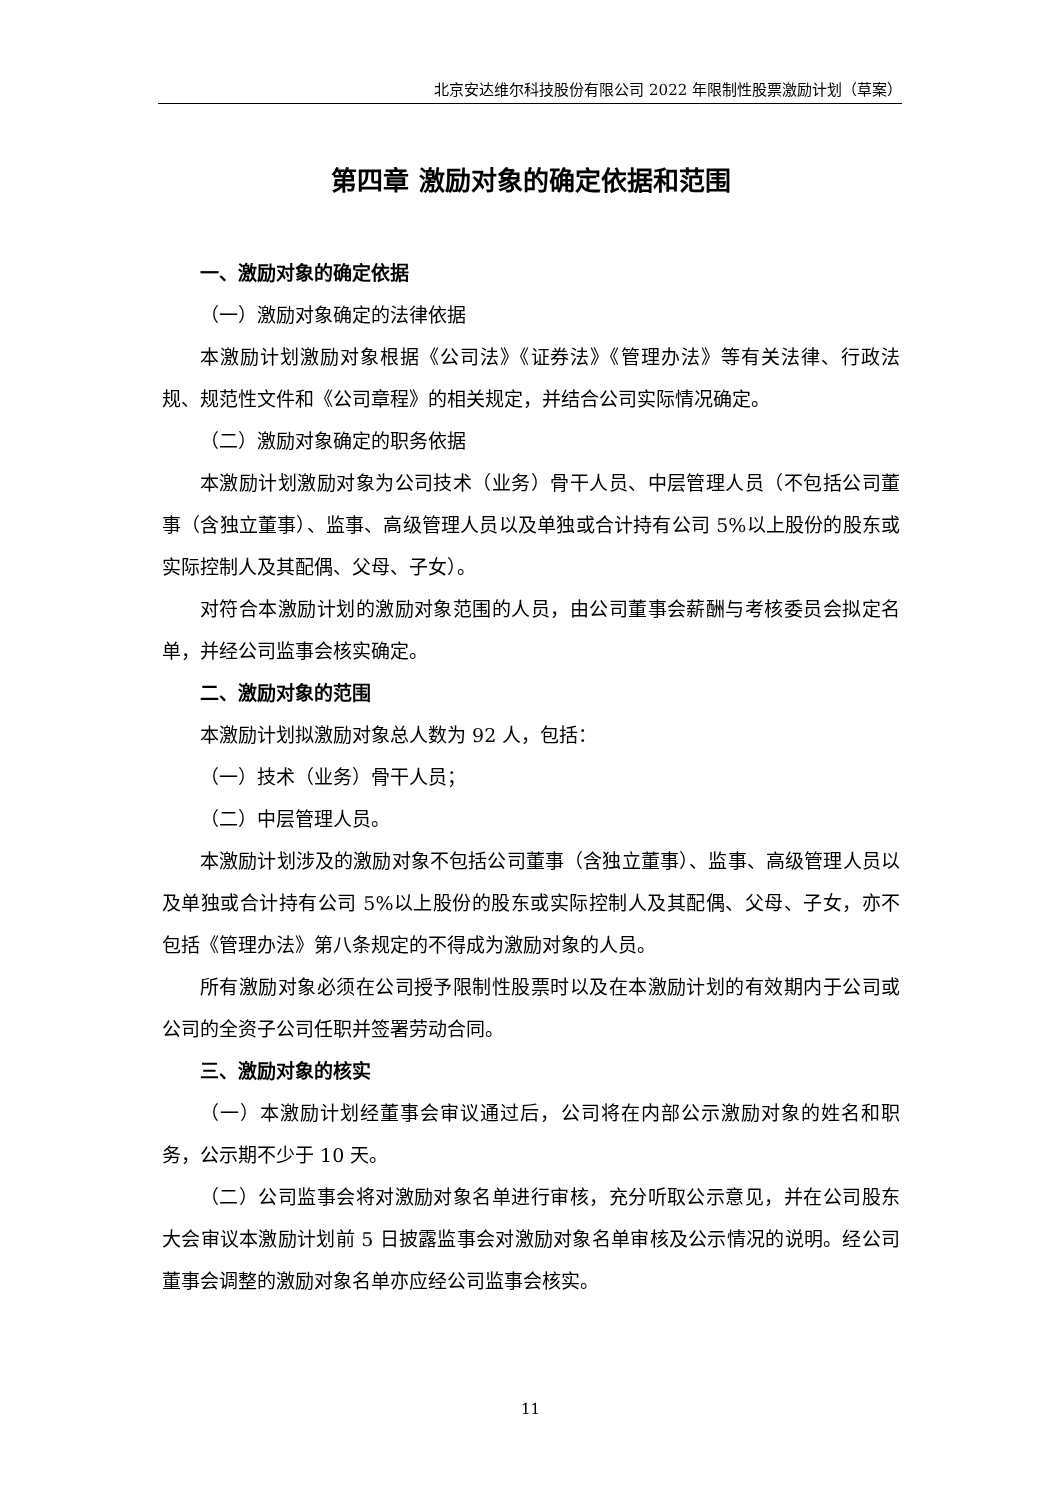北京安达维尔科技股份有限公司 2022 年限制性股票激励计划（草案）
第四章 激励对象的确定依据和范围
一、激励对象的确定依据
（一）激励对象确定的法律依据
本激励计划激励对象根据《公司法》《证券法》《管理办法》等有关法律、行政法规、规范性文件和《公司章程》的相关规定，并结合公司实际情况确定。
（二）激励对象确定的职务依据
本激励计划激励对象为公司技术（业务）骨干人员、中层管理人员（不包括公司董事（含独立董事）、监事、高级管理人员以及单独或合计持有公司 5%以上股份的股东或实际控制人及其配偶、父母、子女）。
对符合本激励计划的激励对象范围的人员，由公司董事会薪酬与考核委员会拟定名单，并经公司监事会核实确定。
二、激励对象的范围
本激励计划拟激励对象总人数为 92 人，包括：
（一）技术（业务）骨干人员；
（二）中层管理人员。
本激励计划涉及的激励对象不包括公司董事（含独立董事）、监事、高级管理人员以及单独或合计持有公司 5%以上股份的股东或实际控制人及其配偶、父母、子女，亦不包括《管理办法》第八条规定的不得成为激励对象的人员。
所有激励对象必须在公司授予限制性股票时以及在本激励计划的有效期内于公司或公司的全资子公司任职并签署劳动合同。
三、激励对象的核实
（一）本激励计划经董事会审议通过后，公司将在内部公示激励对象的姓名和职务，公示期不少于 10 天。
（二）公司监事会将对激励对象名单进行审核，充分听取公示意见，并在公司股东大会审议本激励计划前 5 日披露监事会对激励对象名单审核及公示情况的说明。经公司董事会调整的激励对象名单亦应经公司监事会核实。
11